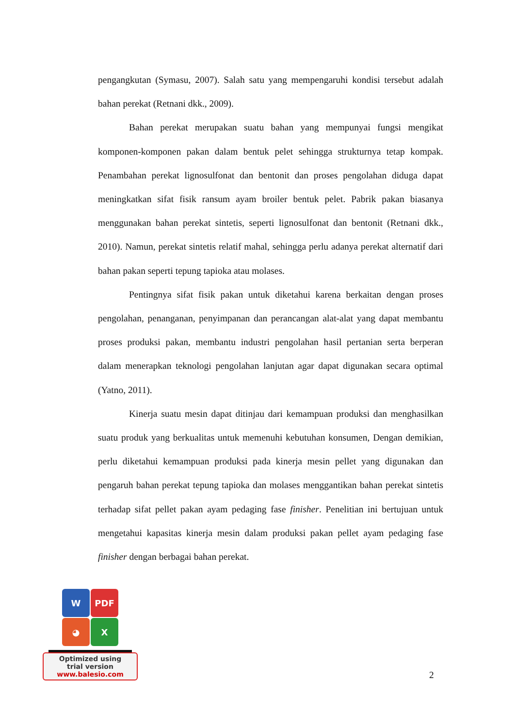pengangkutan (Symasu, 2007). Salah satu yang mempengaruhi kondisi tersebut adalah bahan perekat (Retnani dkk., 2009).
Bahan perekat merupakan suatu bahan yang mempunyai fungsi mengikat komponen-komponen pakan dalam bentuk pelet sehingga strukturnya tetap kompak. Penambahan perekat lignosulfonat dan bentonit dan proses pengolahan diduga dapat meningkatkan sifat fisik ransum ayam broiler bentuk pelet. Pabrik pakan biasanya menggunakan bahan perekat sintetis, seperti lignosulfonat dan bentonit (Retnani dkk., 2010). Namun, perekat sintetis relatif mahal, sehingga perlu adanya perekat alternatif dari bahan pakan seperti tepung tapioka atau molases.
Pentingnya sifat fisik pakan untuk diketahui karena berkaitan dengan proses pengolahan, penanganan, penyimpanan dan perancangan alat-alat yang dapat membantu proses produksi pakan, membantu industri pengolahan hasil pertanian serta berperan dalam menerapkan teknologi pengolahan lanjutan agar dapat digunakan secara optimal (Yatno, 2011).
Kinerja suatu mesin dapat ditinjau dari kemampuan produksi dan menghasilkan suatu produk yang berkualitas untuk memenuhi kebutuhan konsumen, Dengan demikian, perlu diketahui kemampuan produksi pada kinerja mesin pellet yang digunakan dan pengaruh bahan perekat tepung tapioka dan molases menggantikan bahan perekat sintetis terhadap sifat pellet pakan ayam pedaging fase finisher. Penelitian ini bertujuan untuk mengetahui kapasitas kinerja mesin dalam produksi pakan pellet ayam pedaging fase finisher dengan berbagai bahan perekat.
W
PDF
◕
X
Optimized using
trial version
www.balesio.com
2